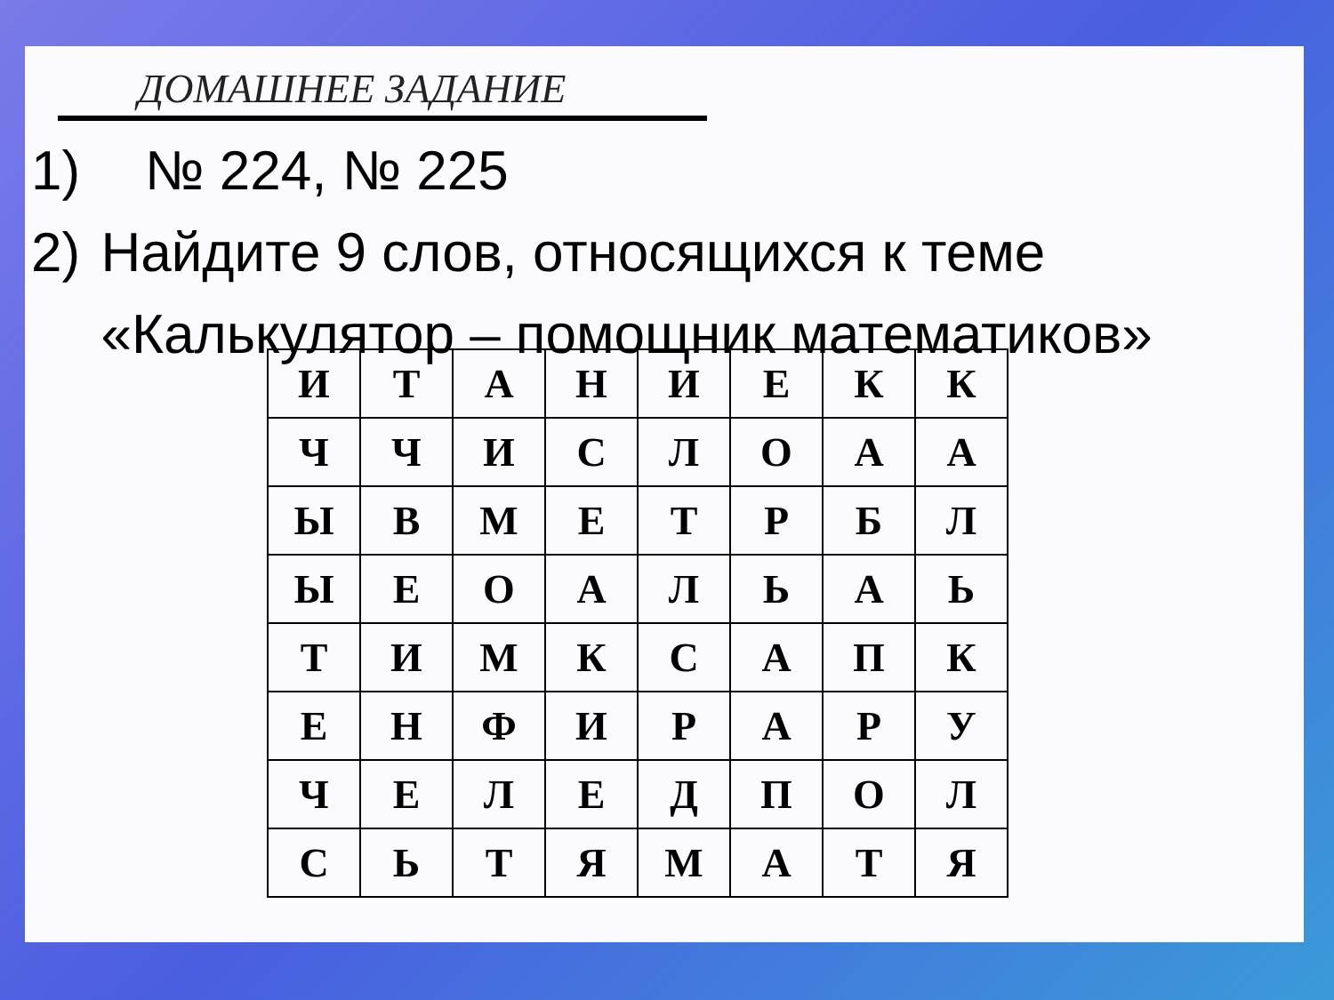ДОМАШНЕЕ ЗАДАНИЕ
1) № 224, № 225
2) Найдите 9 слов, относящихся к теме «Калькулятор – помощник математиков»
| И | Т | А | Н | И | Е | К | К |
| Ч | Ч | И | С | Л | О | А | А |
| Ы | В | М | Е | Т | Р | Б | Л |
| Ы | Е | О | А | Л | Ь | А | Ь |
| Т | И | М | К | С | А | П | К |
| Е | Н | Ф | И | Р | А | Р | У |
| Ч | Е | Л | Е | Д | П | О | Л |
| С | Ь | Т | Я | М | А | Т | Я |